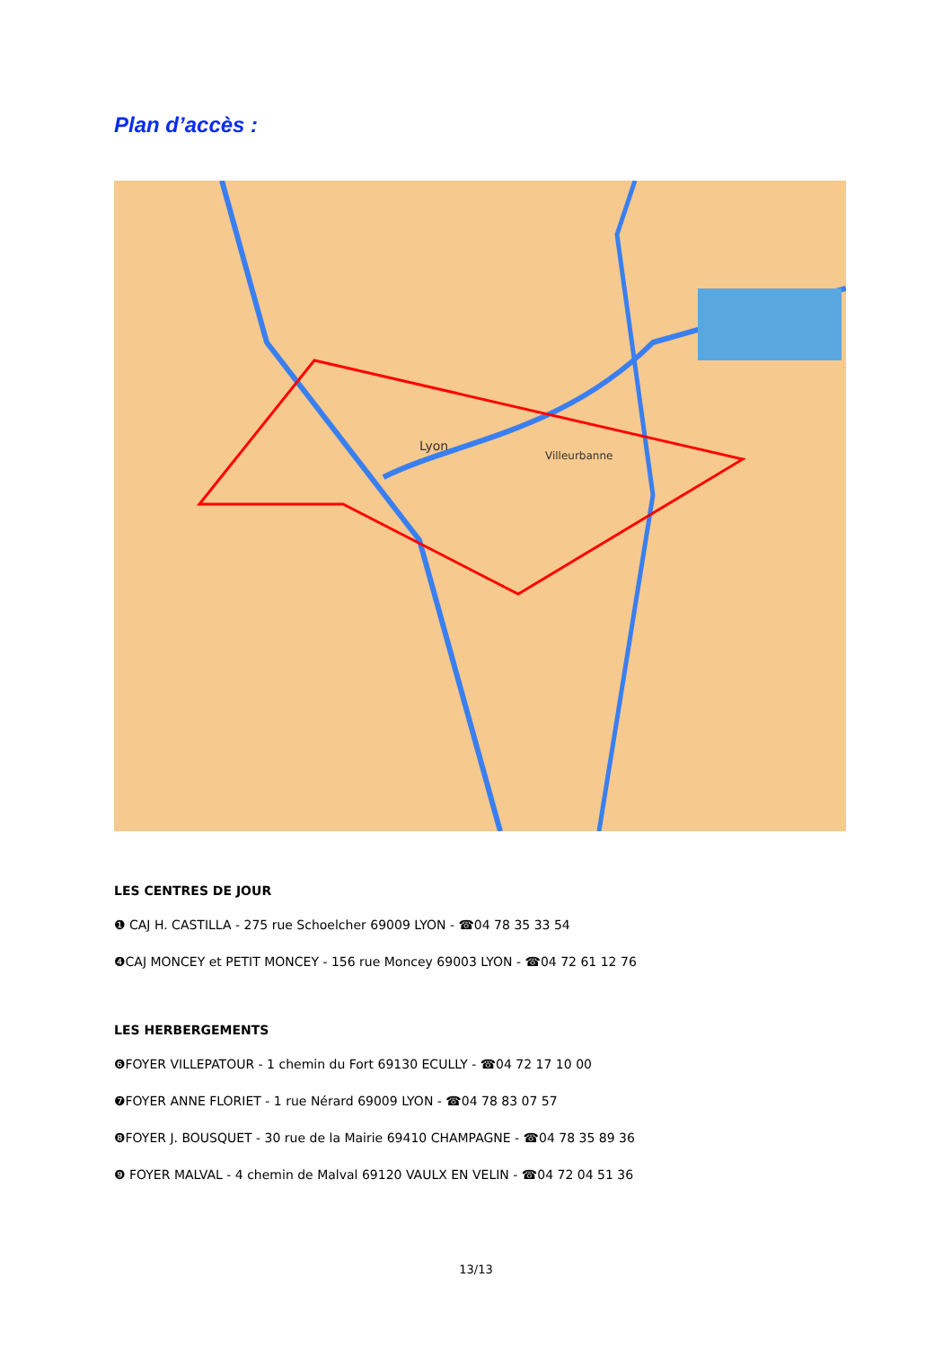Plan d’accès :
Lyon
Villeurbanne
LES CENTRES DE JOUR
❶ CAJ H. CASTILLA - 275 rue Schoelcher 69009 LYON - ☎04 78 35 33 54
❹CAJ MONCEY et PETIT MONCEY - 156 rue Moncey 69003 LYON - ☎04 72 61 12 76
LES HERBERGEMENTS
❻FOYER VILLEPATOUR - 1 chemin du Fort 69130 ECULLY - ☎04 72 17 10 00
❼FOYER ANNE FLORIET - 1 rue Nérard 69009 LYON - ☎04 78 83 07 57
❽FOYER J. BOUSQUET - 30 rue de la Mairie 69410 CHAMPAGNE - ☎04 78 35 89 36
❾ FOYER MALVAL - 4 chemin de Malval 69120 VAULX EN VELIN - ☎04 72 04 51 36
13/13